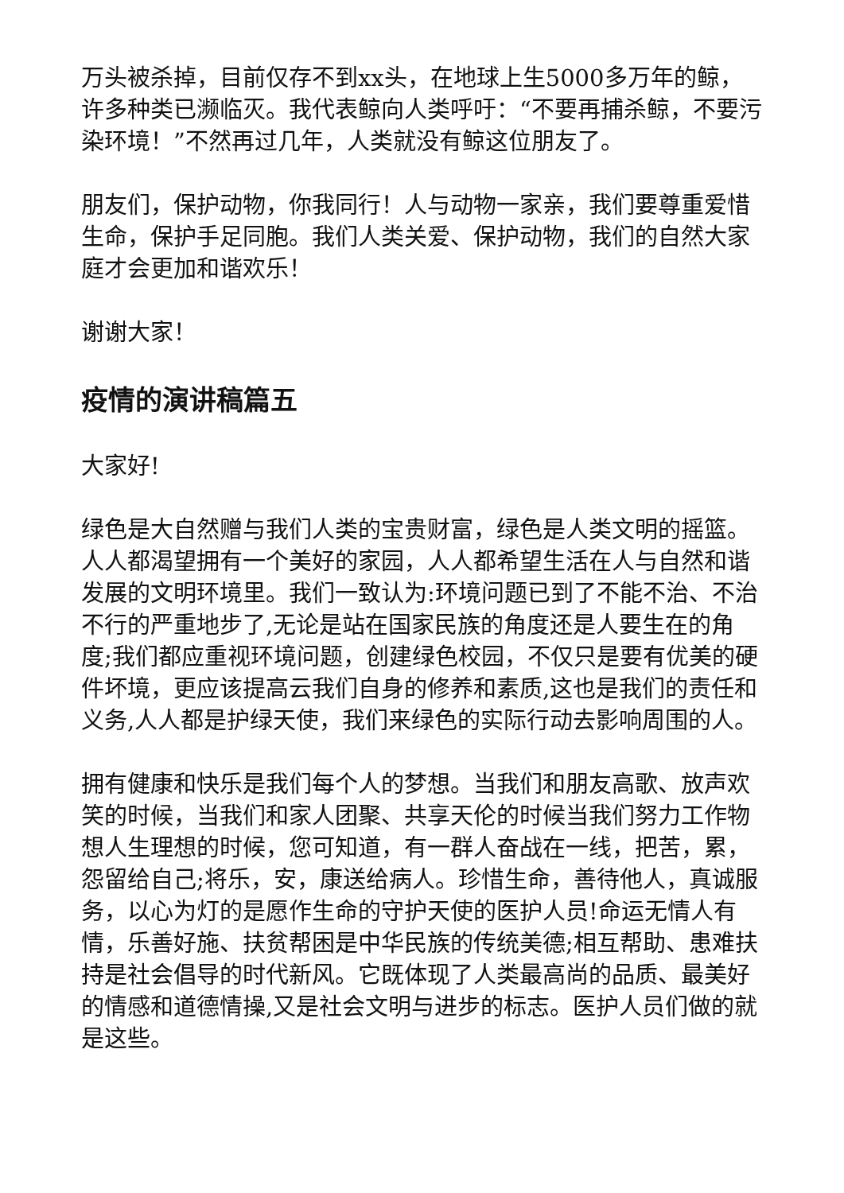万头被杀掉，目前仅存不到xx头，在地球上生5000多万年的鲸，许多种类已濒临灭。我代表鲸向人类呼吁：“不要再捕杀鲸，不要污染环境！”不然再过几年，人类就没有鲸这位朋友了。
朋友们，保护动物，你我同行！人与动物一家亲，我们要尊重爱惜生命，保护手足同胞。我们人类关爱、保护动物，我们的自然大家庭才会更加和谐欢乐！
谢谢大家！
疫情的演讲稿篇五
大家好!
绿色是大自然赠与我们人类的宝贵财富，绿色是人类文明的摇篮。人人都渴望拥有一个美好的家园，人人都希望生活在人与自然和谐发展的文明环境里。我们一致认为:环境问题已到了不能不治、不治不行的严重地步了,无论是站在国家民族的角度还是人要生在的角度;我们都应重视环境问题，创建绿色校园，不仅只是要有优美的硬件坏境，更应该提高云我们自身的修养和素质,这也是我们的责任和义务,人人都是护绿天使，我们来绿色的实际行动去影响周围的人。
拥有健康和快乐是我们每个人的梦想。当我们和朋友高歌、放声欢笑的时候，当我们和家人团聚、共享天伦的时候当我们努力工作物想人生理想的时候，您可知道，有一群人奋战在一线，把苦，累，怨留给自己;将乐，安，康送给病人。珍惜生命，善待他人，真诚服务，以心为灯的是愿作生命的守护天使的医护人员!命运无情人有情，乐善好施、扶贫帮困是中华民族的传统美德;相互帮助、患难扶持是社会倡导的时代新风。它既体现了人类最高尚的品质、最美好的情感和道德情操,又是社会文明与进步的标志。医护人员们做的就是这些。